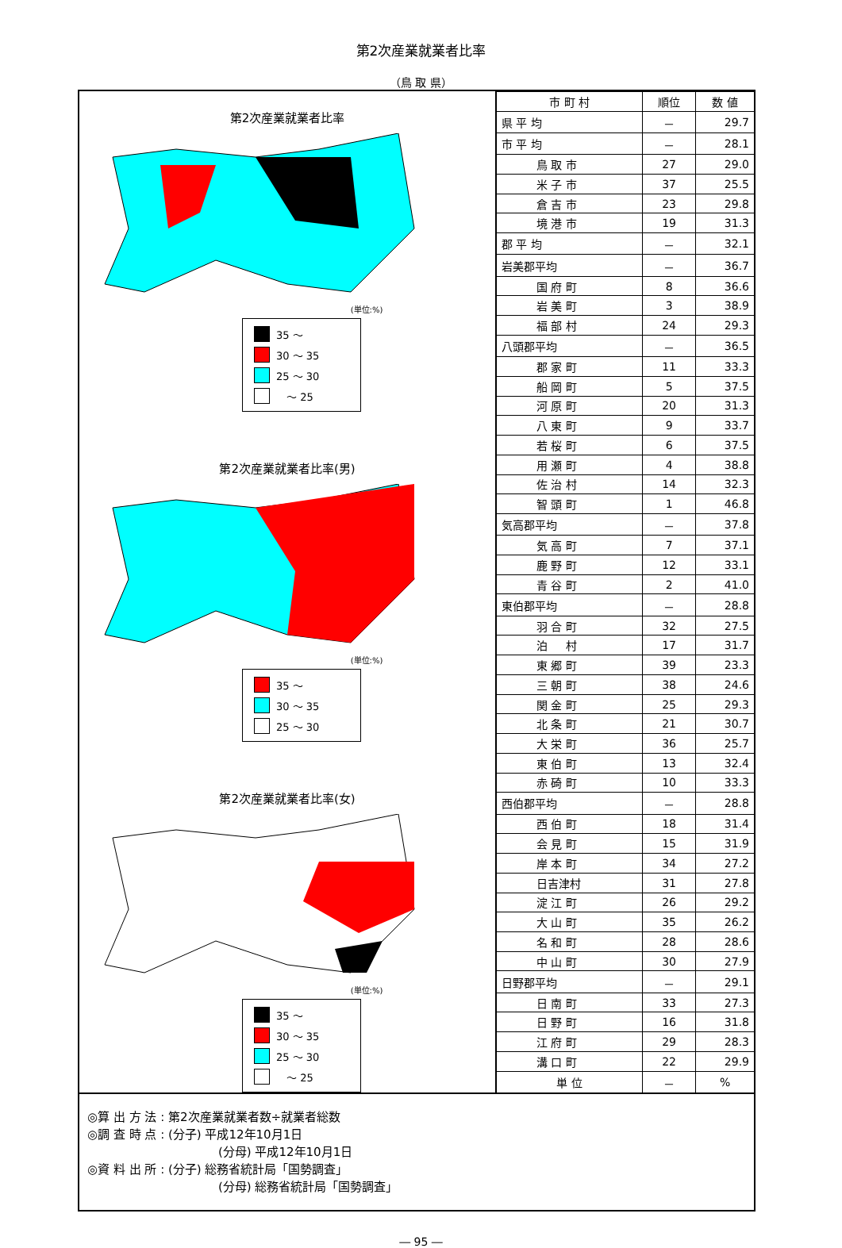第2次産業就業者比率
（鳥 取 県）
第2次産業就業者比率
(単位:%)
35 ～
30 ～ 35
25 ～ 30
　～ 25
第2次産業就業者比率(男)
(単位:%)
35 ～
30 ～ 35
25 ～ 30
第2次産業就業者比率(女)
(単位:%)
35 ～
30 ～ 35
25 ～ 30
　～ 25
| 市 町 村 | 順位 | 数 値 |
| --- | --- | --- |
| 県 平 均 | － | 29.7 |
| 市 平 均 | － | 28.1 |
| 鳥 取 市 | 27 | 29.0 |
| 米 子 市 | 37 | 25.5 |
| 倉 吉 市 | 23 | 29.8 |
| 境 港 市 | 19 | 31.3 |
| 郡 平 均 | － | 32.1 |
| 岩美郡平均 | － | 36.7 |
| 国 府 町 | 8 | 36.6 |
| 岩 美 町 | 3 | 38.9 |
| 福 部 村 | 24 | 29.3 |
| 八頭郡平均 | － | 36.5 |
| 郡 家 町 | 11 | 33.3 |
| 船 岡 町 | 5 | 37.5 |
| 河 原 町 | 20 | 31.3 |
| 八 東 町 | 9 | 33.7 |
| 若 桜 町 | 6 | 37.5 |
| 用 瀬 町 | 4 | 38.8 |
| 佐 治 村 | 14 | 32.3 |
| 智 頭 町 | 1 | 46.8 |
| 気高郡平均 | － | 37.8 |
| 気 高 町 | 7 | 37.1 |
| 鹿 野 町 | 12 | 33.1 |
| 青 谷 町 | 2 | 41.0 |
| 東伯郡平均 | － | 28.8 |
| 羽 合 町 | 32 | 27.5 |
| 泊 村 | 17 | 31.7 |
| 東 郷 町 | 39 | 23.3 |
| 三 朝 町 | 38 | 24.6 |
| 関 金 町 | 25 | 29.3 |
| 北 条 町 | 21 | 30.7 |
| 大 栄 町 | 36 | 25.7 |
| 東 伯 町 | 13 | 32.4 |
| 赤 碕 町 | 10 | 33.3 |
| 西伯郡平均 | － | 28.8 |
| 西 伯 町 | 18 | 31.4 |
| 会 見 町 | 15 | 31.9 |
| 岸 本 町 | 34 | 27.2 |
| 日吉津村 | 31 | 27.8 |
| 淀 江 町 | 26 | 29.2 |
| 大 山 町 | 35 | 26.2 |
| 名 和 町 | 28 | 28.6 |
| 中 山 町 | 30 | 27.9 |
| 日野郡平均 | － | 29.1 |
| 日 南 町 | 33 | 27.3 |
| 日 野 町 | 16 | 31.8 |
| 江 府 町 | 29 | 28.3 |
| 溝 口 町 | 22 | 29.9 |
| 単 位 | － | % |
◎算 出 方 法 : 第2次産業就業者数÷就業者総数
◎調 査 時 点 : (分子) 平成12年10月1日
(分母) 平成12年10月1日
◎資 料 出 所 : (分子) 総務省統計局「国勢調査」
(分母) 総務省統計局「国勢調査」
― 95 ―